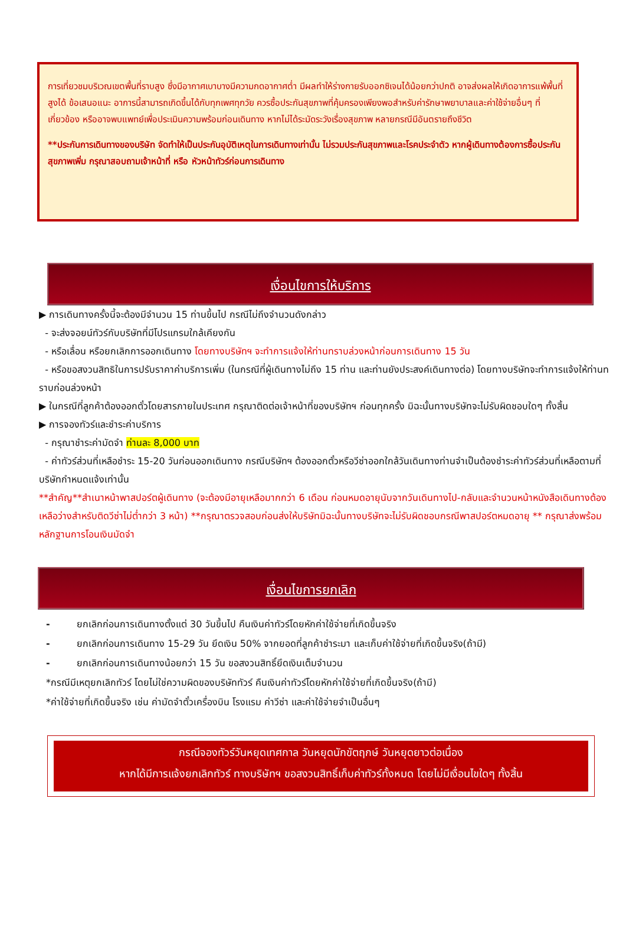การเที่ยวชมบริเวณเขตพื้นที่ราบสูง ซึ่งมีอากาศเบาบางมีความกดอากาศต่ำ มีผลทำให้ร่างกายรับออกซิเจนได้น้อยกว่าปกติ อาจส่งผลให้เกิดอาการแพ้พื้นที่สูงได้ ข้อเสนอแนะ อาการนี้สามารถเกิดขึ้นได้กับทุกเพศทุกวัย ควรซื้อประกันสุขภาพที่คุ้มครองเพียงพอสำหรับค่ารักษาพยาบาลและค่าใช้จ่ายอื่นๆ ที่เกี่ยวข้อง หรืออาจพบแพทย์เพื่อประเมินความพร้อมก่อนเดินทาง หากไม่ได้ระมัดระวังเรื่องสุขภาพ หลายกรณีมีอันตรายถึงชีวิต
**ประกันการเดินทางของบริษัท จัดทำให้เป็นประกันอุบัติเหตุในการเดินทางเท่านั้น ไม่รวมประกันสุขภาพและโรคประจำตัว หากผู้เดินทางต้องการซื้อประกันสุขภาพเพิ่ม กรุณาสอบถามเจ้าหน้าที่ หรือ หัวหน้าทัวร์ก่อนการเดินทาง
เงื่อนไขการให้บริการ
▶ การเดินทางครั้งนี้จะต้องมีจำนวน 15 ท่านขึ้นไป กรณีไม่ถึงจำนวนดังกล่าว
- จะส่งจอยน์ทัวร์กับบริษัทที่มีโปรแกรมใกล้เคียงกัน
- หรือเลื่อน หรือยกเลิกการออกเดินทาง โดยทางบริษัทฯ จะทำการแจ้งให้ท่านทราบล่วงหน้าก่อนการเดินทาง 15 วัน
- หรือขอสงวนสิทธิในการปรับราคาค่าบริการเพิ่ม (ในกรณีที่ผู้เดินทางไม่ถึง 15 ท่าน และท่านยังประสงค์เดินทางต่อ) โดยทางบริษัทจะทำการแจ้งให้ท่านทราบก่อนล่วงหน้า
▶ ในกรณีที่ลูกค้าต้องออกตั๋วโดยสารภายในประเทศ กรุณาติดต่อเจ้าหน้าที่ของบริษัทฯ ก่อนทุกครั้ง มิฉะนั้นทางบริษัทจะไม่รับผิดชอบใดๆ ทั้งสิ้น
▶ การจองทัวร์และชำระค่าบริการ
- กรุณาชำระค่ามัดจำ ท่านละ 8,000 บาท
- ค่าทัวร์ส่วนที่เหลือชำระ 15-20 วันก่อนออกเดินทาง กรณีบริษัทฯ ต้องออกตั๋วหรือวีซ่าออกใกล้วันเดินทางท่านจำเป็นต้องชำระค่าทัวร์ส่วนที่เหลือตามที่บริษัทกำหนดแจ้งเท่านั้น
**สำคัญ**สำเนาหน้าพาสปอร์ตผู้เดินทาง (จะต้องมีอายุเหลือมากกว่า 6 เดือน ก่อนหมดอายุนับจากวันเดินทางไป-กลับและจำนวนหน้าหนังสือเดินทางต้องเหลือว่างสำหรับติดวีซ่าไม่ต่ำกว่า 3 หน้า) **กรุณาตรวจสอบก่อนส่งให้บริษัทมิฉะนั้นทางบริษัทจะไม่รับผิดชอบกรณีพาสปอร์ตหมดอายุ ** กรุณาส่งพร้อมหลักฐานการโอนเงินมัดจำ
เงื่อนไขการยกเลิก
- ยกเลิกก่อนการเดินทางตั้งแต่ 30 วันขึ้นไป คืนเงินค่าทัวร์โดยหักค่าใช้จ่ายที่เกิดขึ้นจริง
- ยกเลิกก่อนการเดินทาง 15-29 วัน ยึดเงิน 50% จากยอดที่ลูกค้าชำระมา และเก็บค่าใช้จ่ายที่เกิดขึ้นจริง(ถ้ามี)
- ยกเลิกก่อนการเดินทางน้อยกว่า 15 วัน ขอสงวนสิทธิ์ยึดเงินเต็มจำนวน
*กรณีมีเหตุยกเลิกทัวร์ โดยไม่ใช่ความผิดของบริษัททัวร์ คืนเงินค่าทัวร์โดยหักค่าใช้จ่ายที่เกิดขึ้นจริง(ถ้ามี)
*ค่าใช้จ่ายที่เกิดขึ้นจริง เช่น ค่ามัดจำตั๋วเครื่องบิน โรงแรม ค่าวีซ่า และค่าใช้จ่ายจำเป็นอื่นๆ
กรณีจองทัวร์วันหยุดเทศกาล วันหยุดนักขัตฤกษ์ วันหยุดยาวต่อเนื่อง
หากได้มีการแจ้งยกเลิกทัวร์ ทางบริษัทฯ ขอสงวนสิทธิ์เก็บค่าทัวร์ทั้งหมด โดยไม่มีเงื่อนไขใดๆ ทั้งสิ้น